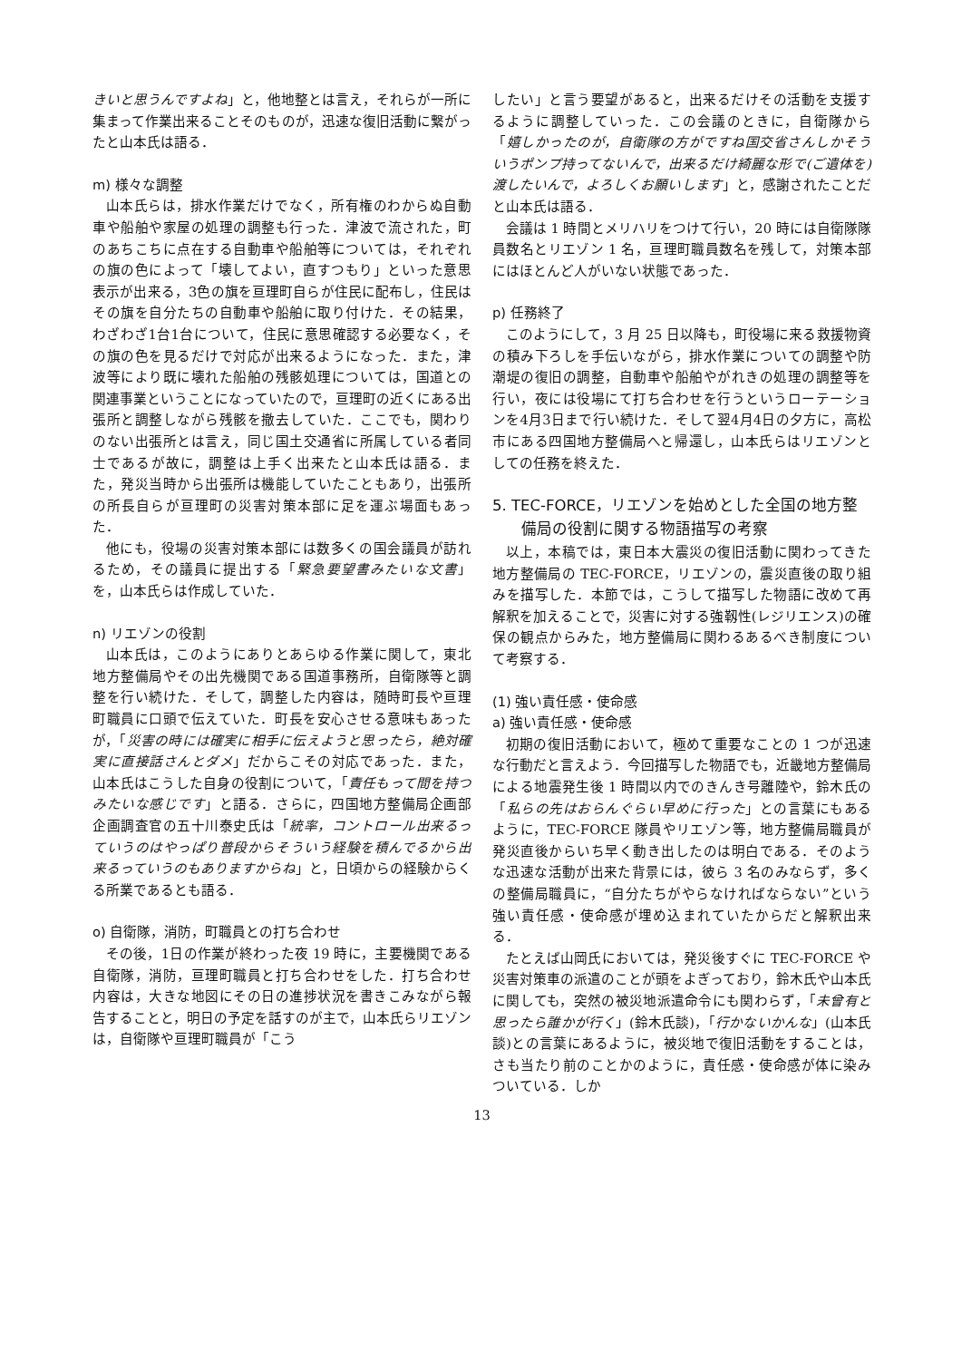きいと思うんですよね」と，他地整とは言え，それらが一所に集まって作業出来ることそのものが，迅速な復旧活動に繋がったと山本氏は語る．
m) 様々な調整
山本氏らは，排水作業だけでなく，所有権のわからぬ自動車や船舶や家屋の処理の調整も行った．津波で流された，町のあちこちに点在する自動車や船舶等については，それぞれの旗の色によって「壊してよい，直すつもり」といった意思表示が出来る，3色の旗を亘理町自らが住民に配布し，住民はその旗を自分たちの自動車や船舶に取り付けた．その結果，わざわざ1台1台について，住民に意思確認する必要なく，その旗の色を見るだけで対応が出来るようになった．また，津波等により既に壊れた船舶の残骸処理については，国道との関連事業ということになっていたので，亘理町の近くにある出張所と調整しながら残骸を撤去していた．ここでも，関わりのない出張所とは言え，同じ国土交通省に所属している者同士であるが故に，調整は上手く出来たと山本氏は語る．また，発災当時から出張所は機能していたこともあり，出張所の所長自らが亘理町の災害対策本部に足を運ぶ場面もあった．
他にも，役場の災害対策本部には数多くの国会議員が訪れるため，その議員に提出する「緊急要望書みたいな文書」を，山本氏らは作成していた．
n) リエゾンの役割
山本氏は，このようにありとあらゆる作業に関して，東北地方整備局やその出先機関である国道事務所，自衛隊等と調整を行い続けた．そして，調整した内容は，随時町長や亘理町職員に口頭で伝えていた．町長を安心させる意味もあったが，「災害の時には確実に相手に伝えようと思ったら，絶対確実に直接話さんとダメ」だからこその対応であった．また，山本氏はこうした自身の役割について，「責任もって間を持つみたいな感じです」と語る．さらに，四国地方整備局企画部企画調査官の五十川泰史氏は「統率，コントロール出来るっていうのはやっぱり普段からそういう経験を積んでるから出来るっていうのもありますからね」と，日頃からの経験からくる所業であるとも語る．
o) 自衛隊，消防，町職員との打ち合わせ
その後，1日の作業が終わった夜 19 時に，主要機関である自衛隊，消防，亘理町職員と打ち合わせをした．打ち合わせ内容は，大きな地図にその日の進捗状況を書きこみながら報告することと，明日の予定を話すのが主で，山本氏らリエゾンは，自衛隊や亘理町職員が「こう
したい」と言う要望があると，出来るだけその活動を支援するように調整していった．この会議のときに，自衛隊から「嬉しかったのが，自衛隊の方がですね国交省さんしかそういうポンプ持ってないんで，出来るだけ綺麗な形で(ご遺体を)渡したいんで，よろしくお願いします」と，感謝されたことだと山本氏は語る．
会議は 1 時間とメリハリをつけて行い，20 時には自衛隊隊員数名とリエゾン 1 名，亘理町職員数名を残して，対策本部にはほとんど人がいない状態であった．
p) 任務終了
このようにして，3 月 25 日以降も，町役場に来る救援物資の積み下ろしを手伝いながら，排水作業についての調整や防潮堤の復旧の調整，自動車や船舶やがれきの処理の調整等を行い，夜には役場にて打ち合わせを行うというローテーションを4月3日まで行い続けた．そして翌4月4日の夕方に，高松市にある四国地方整備局へと帰還し，山本氏らはリエゾンとしての任務を終えた．
5. TEC-FORCE，リエゾンを始めとした全国の地方整備局の役割に関する物語描写の考察
以上，本稿では，東日本大震災の復旧活動に関わってきた地方整備局の TEC-FORCE，リエゾンの，震災直後の取り組みを描写した．本節では，こうして描写した物語に改めて再解釈を加えることで，災害に対する強靱性(レジリエンス)の確保の観点からみた，地方整備局に関わるあるべき制度について考察する．
(1) 強い責任感・使命感
a) 強い責任感・使命感
初期の復旧活動において，極めて重要なことの 1 つが迅速な行動だと言えよう．今回描写した物語でも，近畿地方整備局による地震発生後 1 時間以内でのきんき号離陸や，鈴木氏の「私らの先はおらんぐらい早めに行った」との言葉にもあるように，TEC-FORCE 隊員やリエゾン等，地方整備局職員が発災直後からいち早く動き出したのは明白である．そのような迅速な活動が出来た背景には，彼ら 3 名のみならず，多くの整備局職員に，“自分たちがやらなければならない”という強い責任感・使命感が埋め込まれていたからだと解釈出来る．
たとえば山岡氏においては，発災後すぐに TEC-FORCE や災害対策車の派遣のことが頭をよぎっており，鈴木氏や山本氏に関しても，突然の被災地派遣命令にも関わらず，「未曾有と思ったら誰かが行く」(鈴木氏談)，「行かないかんな」(山本氏談)との言葉にあるように，被災地で復旧活動をすることは，さも当たり前のことかのように，責任感・使命感が体に染みついている．しか
13